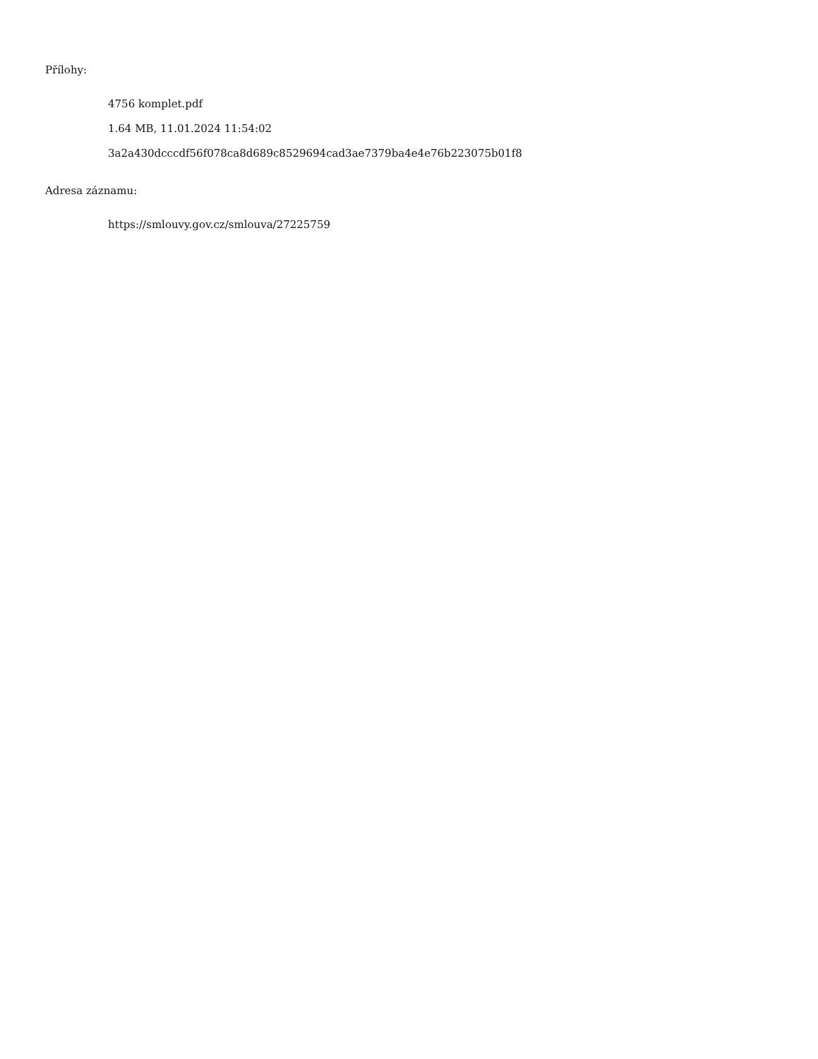Přílohy:
4756 komplet.pdf
1.64 MB, 11.01.2024 11:54:02
3a2a430dcccdf56f078ca8d689c8529694cad3ae7379ba4e4e76b223075b01f8
Adresa záznamu:
https://smlouvy.gov.cz/smlouva/27225759